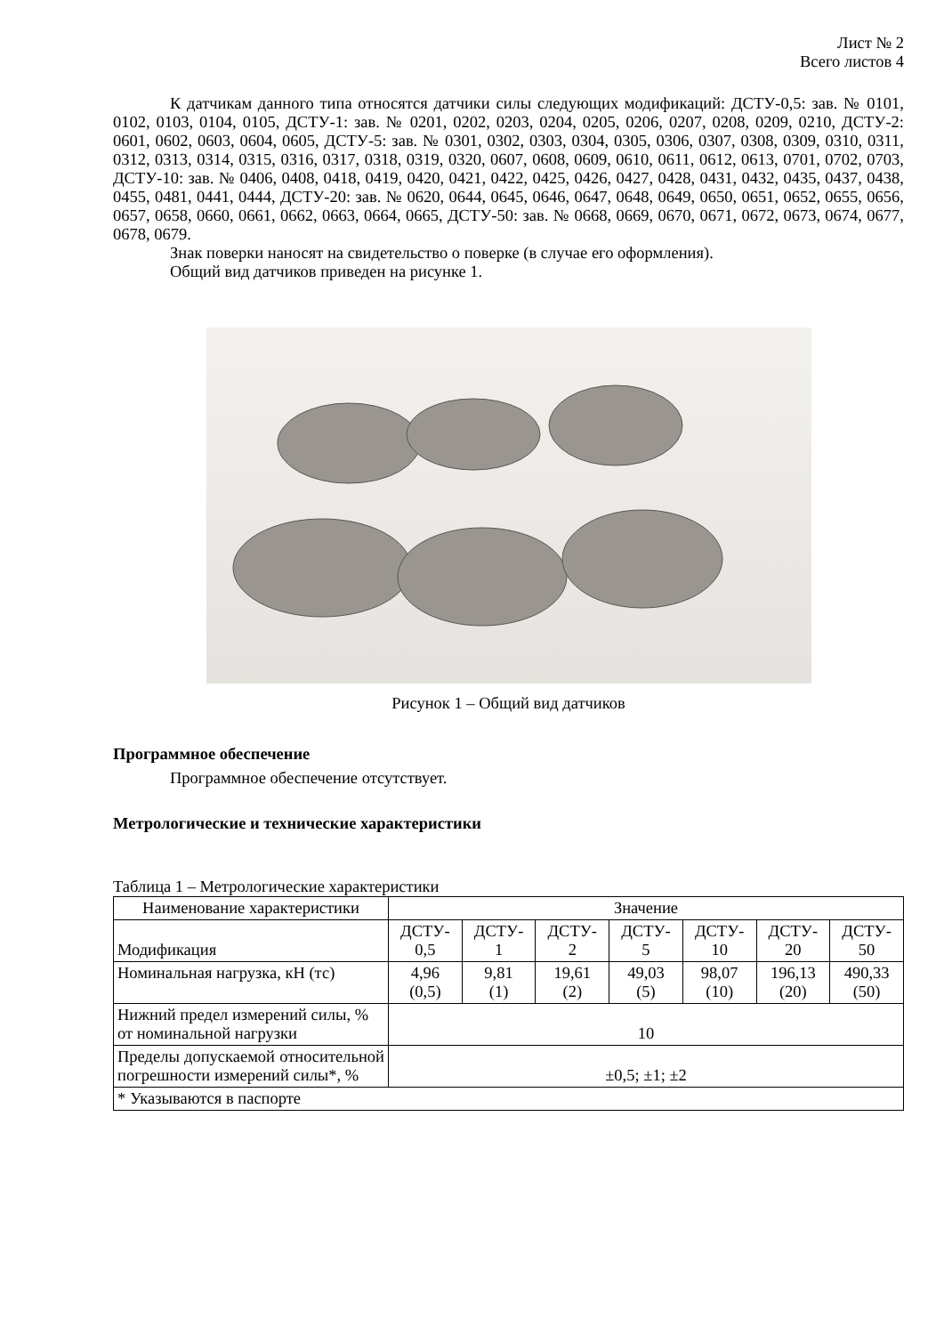Лист № 2
Всего листов 4
К датчикам данного типа относятся датчики силы следующих модификаций: ДСТУ-0,5: зав. № 0101, 0102, 0103, 0104, 0105, ДСТУ-1: зав. № 0201, 0202, 0203, 0204, 0205, 0206, 0207, 0208, 0209, 0210, ДСТУ-2: 0601, 0602, 0603, 0604, 0605, ДСТУ-5: зав. № 0301, 0302, 0303, 0304, 0305, 0306, 0307, 0308, 0309, 0310, 0311, 0312, 0313, 0314, 0315, 0316, 0317, 0318, 0319, 0320, 0607, 0608, 0609, 0610, 0611, 0612, 0613, 0701, 0702, 0703, ДСТУ-10: зав. № 0406, 0408, 0418, 0419, 0420, 0421, 0422, 0425, 0426, 0427, 0428, 0431, 0432, 0435, 0437, 0438, 0455, 0481, 0441, 0444, ДСТУ-20: зав. № 0620, 0644, 0645, 0646, 0647, 0648, 0649, 0650, 0651, 0652, 0655, 0656, 0657, 0658, 0660, 0661, 0662, 0663, 0664, 0665, ДСТУ-50: зав. № 0668, 0669, 0670, 0671, 0672, 0673, 0674, 0677, 0678, 0679.
Знак поверки наносят на свидетельство о поверке (в случае его оформления).
Общий вид датчиков приведен на рисунке 1.
Рисунок 1 – Общий вид датчиков
Программное обеспечение
Программное обеспечение отсутствует.
Метрологические и технические характеристики
Таблица 1 – Метрологические характеристики
| Наименование характеристики | Значение | | | | | | |
| --- | --- | --- | --- | --- | --- | --- | --- |
| Модификация | ДСТУ- 0,5 | ДСТУ- 1 | ДСТУ- 2 | ДСТУ- 5 | ДСТУ- 10 | ДСТУ- 20 | ДСТУ- 50 |
| Номинальная нагрузка, кН (тс) | 4,96 (0,5) | 9,81 (1) | 19,61 (2) | 49,03 (5) | 98,07 (10) | 196,13 (20) | 490,33 (50) |
| Нижний предел измерений силы, % от номинальной нагрузки | 10 | | | | | | |
| Пределы допускаемой относительной погрешности измерений силы*, % | ±0,5; ±1; ±2 | | | | | | |
| * Указываются в паспорте | | | | | | | |